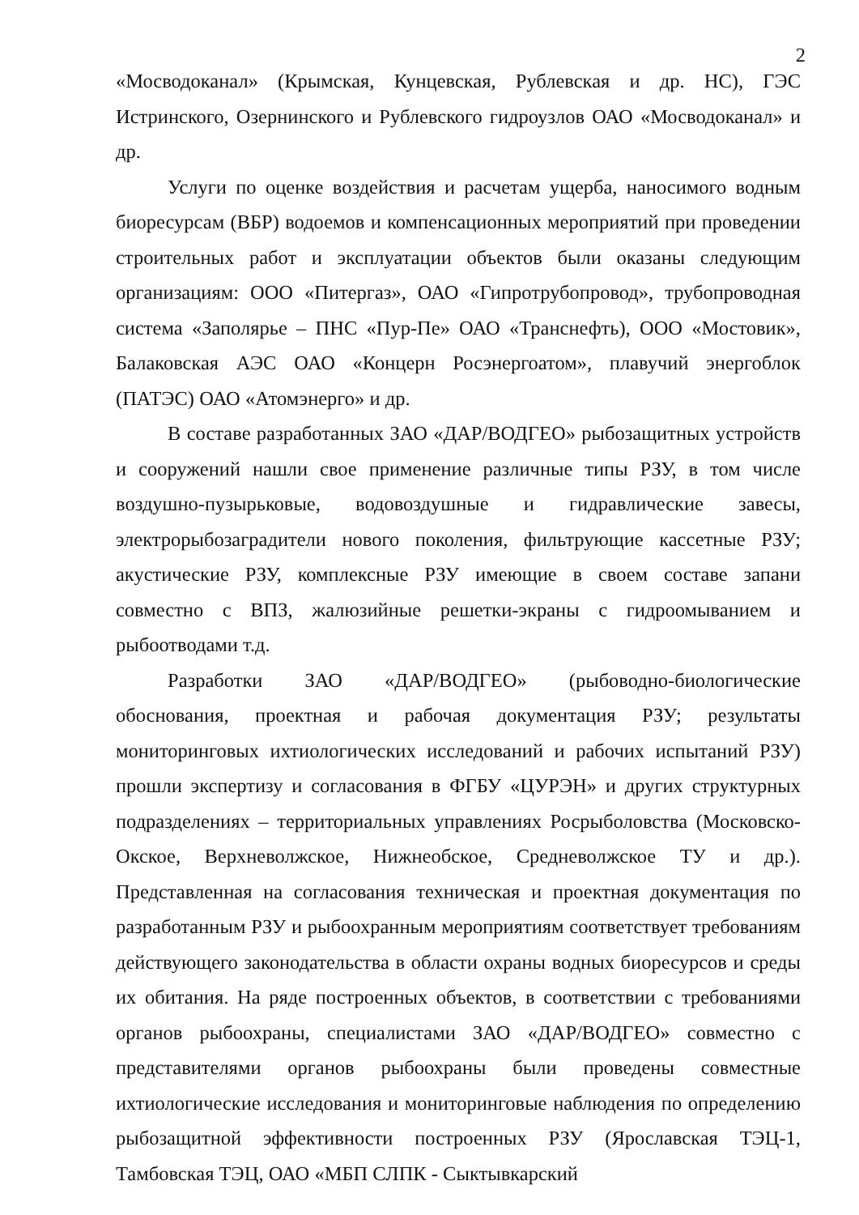2
«Мосводоканал» (Крымская, Кунцевская, Рублевская и др. НС), ГЭС Истринского, Озернинского и Рублевского гидроузлов ОАО «Мосводоканал» и др.
Услуги по оценке воздействия и расчетам ущерба, наносимого водным биоресурсам (ВБР) водоемов и компенсационных мероприятий при проведении строительных работ и эксплуатации объектов были оказаны следующим организациям: ООО «Питергаз», ОАО «Гипротрубопровод», трубопроводная система «Заполярье – ПНС «Пур-Пе» ОАО «Транснефть), ООО «Мостовик», Балаковская АЭС ОАО «Концерн Росэнергоатом», плавучий энергоблок (ПАТЭС) ОАО «Атомэнерго» и др.
В составе разработанных ЗАО «ДАР/ВОДГЕО» рыбозащитных устройств и сооружений нашли свое применение различные типы РЗУ, в том числе воздушно-пузырьковые, водовоздушные и гидравлические завесы, электрорыбозаградители нового поколения, фильтрующие кассетные РЗУ; акустические РЗУ, комплексные РЗУ имеющие в своем составе запани совместно с ВПЗ, жалюзийные решетки-экраны с гидроомыванием и рыбоотводами т.д.
Разработки ЗАО «ДАР/ВОДГЕО» (рыбоводно-биологические обоснования, проектная и рабочая документация РЗУ; результаты мониторинговых ихтиологических исследований и рабочих испытаний РЗУ) прошли экспертизу и согласования в ФГБУ «ЦУРЭН» и других структурных подразделениях – территориальных управлениях Росрыболовства (Московско-Окское, Верхневолжское, Нижнеобское, Средневолжское ТУ и др.). Представленная на согласования техническая и проектная документация по разработанным РЗУ и рыбоохранным мероприятиям соответствует требованиям действующего законодательства в области охраны водных биоресурсов и среды их обитания. На ряде построенных объектов, в соответствии с требованиями органов рыбоохраны, специалистами ЗАО «ДАР/ВОДГЕО» совместно с представителями органов рыбоохраны были проведены совместные ихтиологические исследования и мониторинговые наблюдения по определению рыбозащитной эффективности построенных РЗУ (Ярославская ТЭЦ-1, Тамбовская ТЭЦ, ОАО «МБП СЛПК - Сыктывкарский